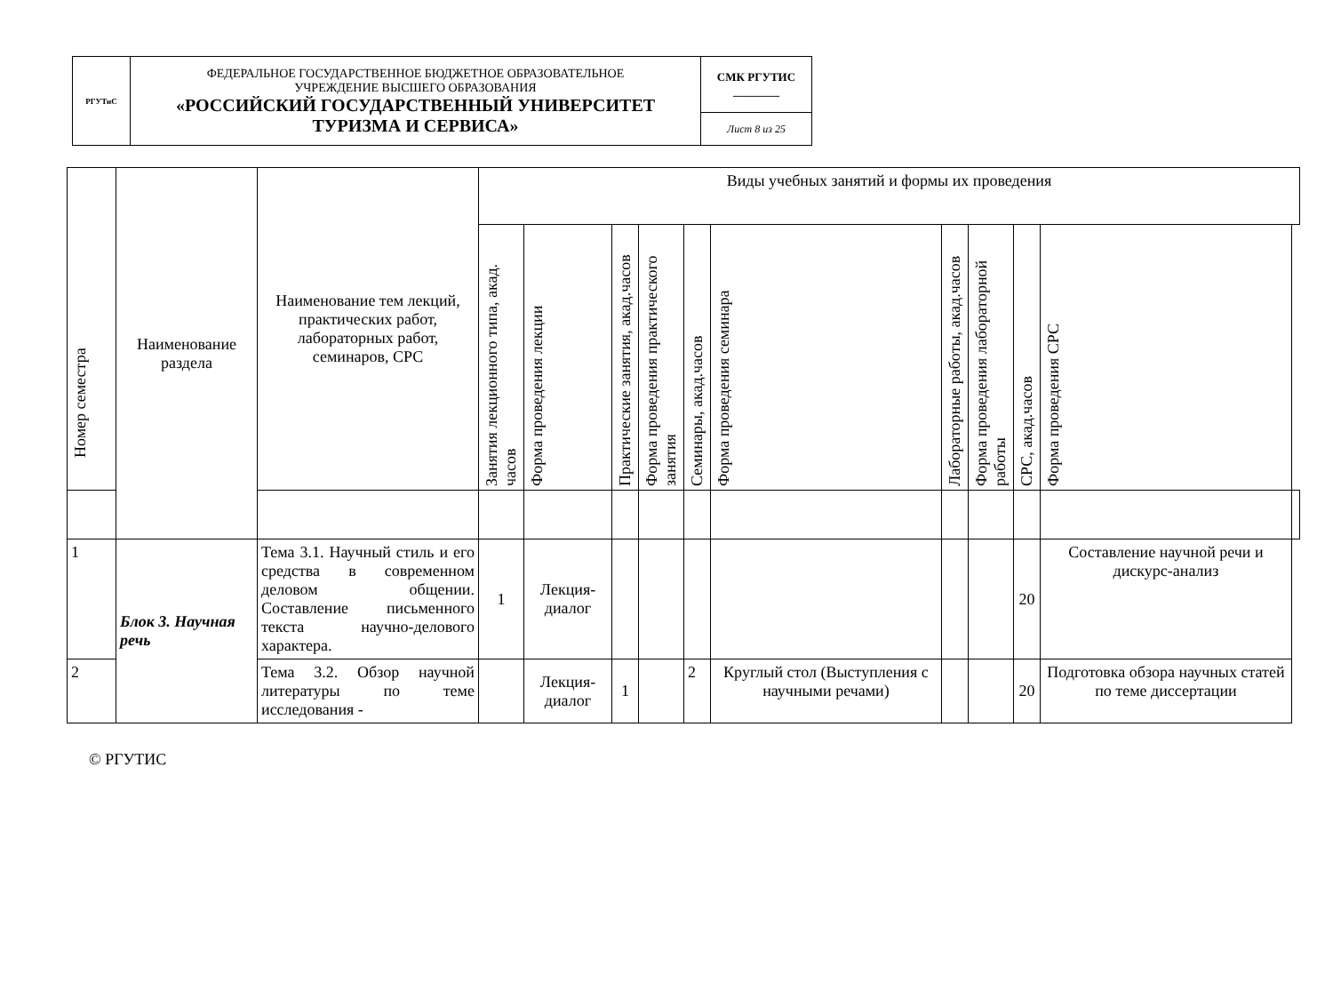| РГУТиС | ФЕДЕРАЛЬНОЕ ГОСУДАРСТВЕННОЕ БЮДЖЕТНОЕ ОБРАЗОВАТЕЛЬНОЕ УЧРЕЖДЕНИЕ ВЫСШЕГО ОБРАЗОВАНИЯ «РОССИЙСКИЙ ГОСУДАРСТВЕННЫЙ УНИВЕРСИТЕТ ТУРИЗМА И СЕРВИСА» | СМК РГУТИС ________ |
| | | Лист 8 из 25 |
| Номер семестра | Наименование раздела | Наименование тем лекций, практических работ, лабораторных работ, семинаров, СРС | Виды учебных занятий и формы их проведения | | | | | | | | | | |
| --- | --- | --- | --- | --- | --- | --- | --- | --- | --- | --- | --- | --- | --- |
| | | | Занятия лекционного типа, акад. часов | Форма проведения лекции | Практические занятия, акад.часов | Форма проведения практического занятия | Семинары, акад.часов | Форма проведения семинара | Лабораторные работы, акад.часов | Форма проведения лабораторной работы | СРС, акад.часов | Форма проведения СРС | |
| 1 | Блок 3. Научная речь | Тема 3.1. Научный стиль и его средства в современном деловом общении. Составление письменного текста научно-делового характера. | 1 | Лекция-диалог | | | | | | | 20 | Составление научной речи и дискурс-анализ | |
| 2 | | Тема 3.2. Обзор научной литературы по теме исследования - | | Лекция-диалог | 1 | | 2 | Круглый стол (Выступления с научными речами) | | | 20 | Подготовка обзора научных статей по теме диссертации | |
© РГУТИС